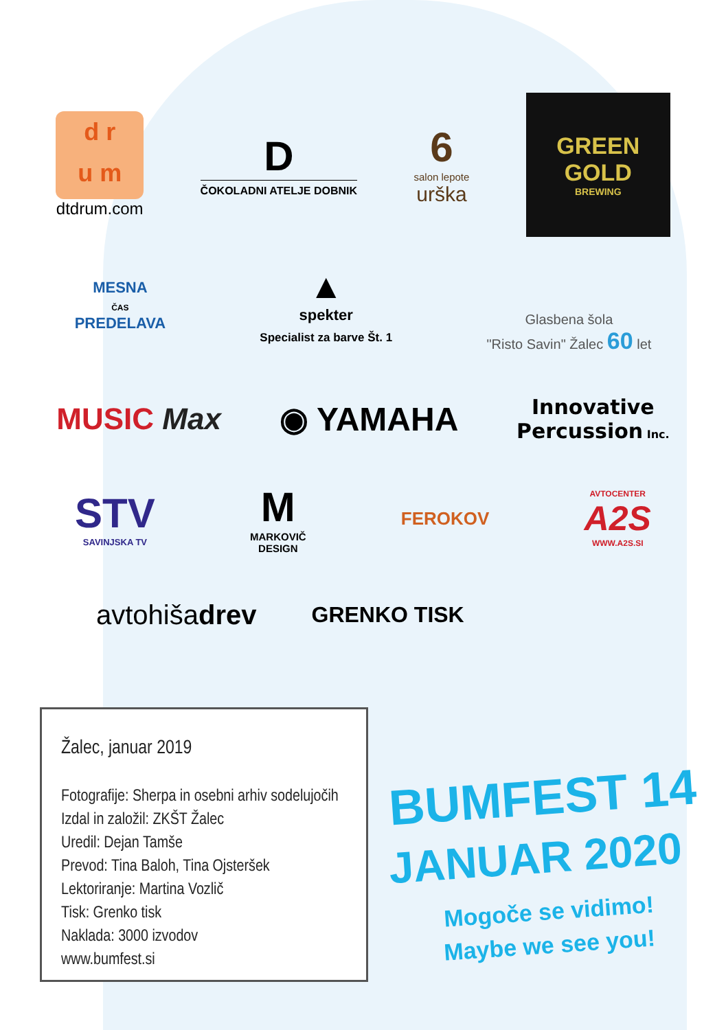d r
u m
dtdrum.com
D
ČOKOLADNI ATELJE DOBNIK
6
salon lepote
urška
GREEN
GOLD
BREWING
MESNA
ČAS
PREDELAVA
▲
spekter
Specialist za barve Št. 1
Glasbena šola
"Risto Savin" Žalec 60 let
MUSIC Max ◉ YAMAHA
Innovative
Percussion Inc.
STV
SAVINJSKA TV
M
MARKOVIČ
DESIGN
FEROKOV
AVTOCENTER
A2S
WWW.A2S.SI
avtohišadrev
GRENKO TISK
Žalec, januar 2019
Fotografije: Sherpa in osebni arhiv sodelujočih
Izdal in založil: ZKŠT Žalec
Uredil: Dejan Tamše
Prevod: Tina Baloh, Tina Ojsteršek
Lektoriranje: Martina Vozlič
Tisk: Grenko tisk
Naklada: 3000 izvodov
www.bumfest.si
BUMFEST 14
JANUAR 2020
Mogoče se vidimo!
Maybe we see you!